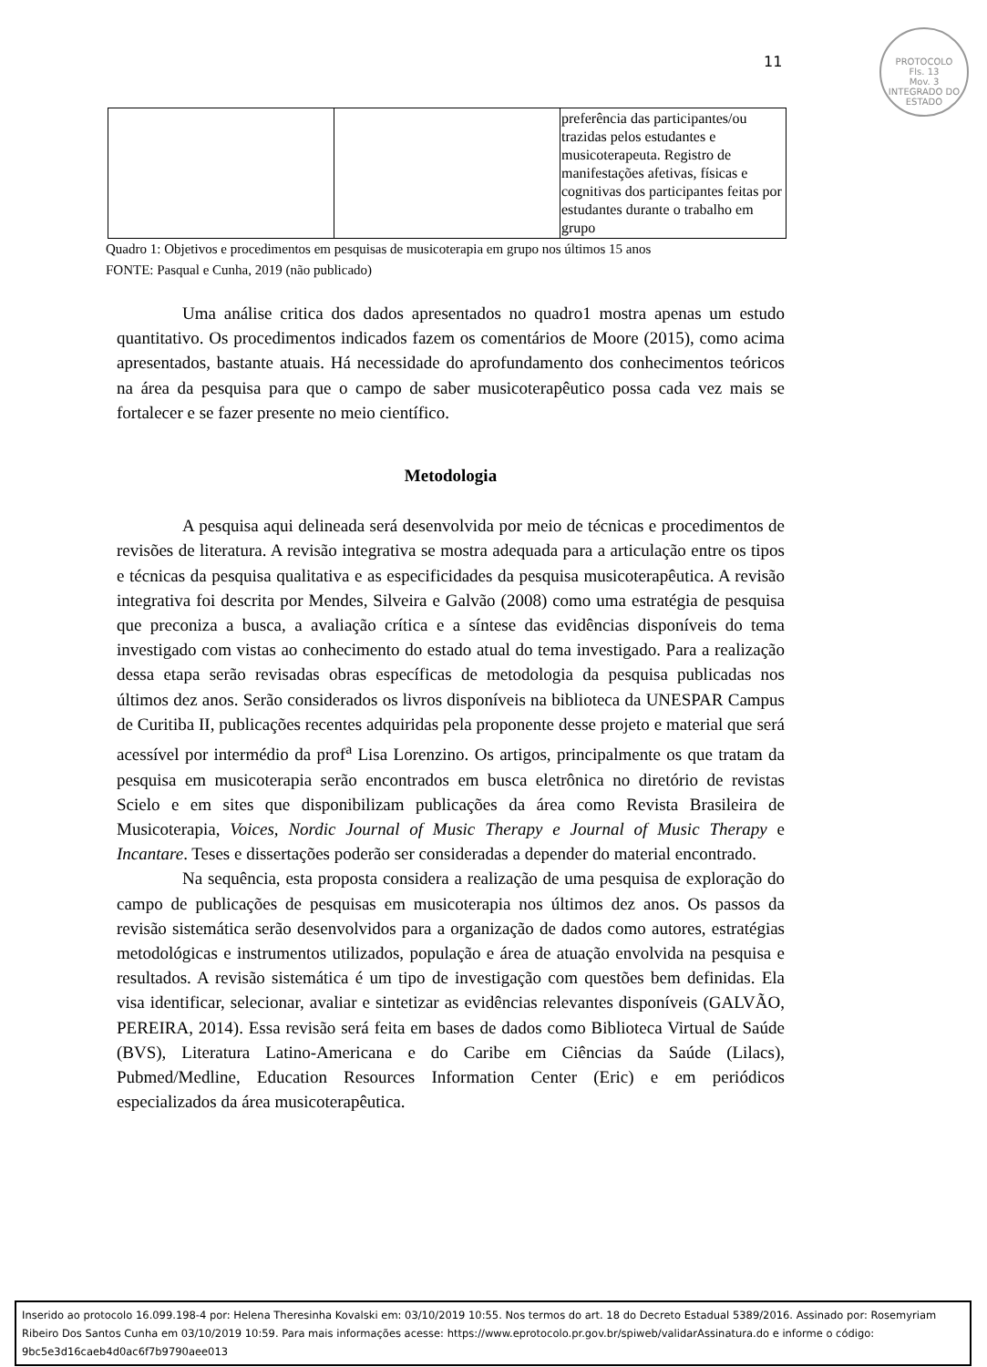PROTOCOLO
Fls. 13
Mov. 3
INTEGRADO DO ESTADO
11
| | | preferência das participantes/ou trazidas pelos estudantes e musicoterapeuta. Registro de manifestações afetivas, físicas e cognitivas dos participantes feitas por estudantes durante o trabalho em grupo |
Quadro 1: Objetivos e procedimentos em pesquisas de musicoterapia em grupo nos últimos 15 anos
FONTE: Pasqual e Cunha, 2019 (não publicado)
Uma análise critica dos dados apresentados no quadro1 mostra apenas um estudo quantitativo. Os procedimentos indicados fazem os comentários de Moore (2015), como acima apresentados, bastante atuais. Há necessidade do aprofundamento dos conhecimentos teóricos na área da pesquisa para que o campo de saber musicoterapêutico possa cada vez mais se fortalecer e se fazer presente no meio científico.
Metodologia
A pesquisa aqui delineada será desenvolvida por meio de técnicas e procedimentos de revisões de literatura. A revisão integrativa se mostra adequada para a articulação entre os tipos e técnicas da pesquisa qualitativa e as especificidades da pesquisa musicoterapêutica. A revisão integrativa foi descrita por Mendes, Silveira e Galvão (2008) como uma estratégia de pesquisa que preconiza a busca, a avaliação crítica e a síntese das evidências disponíveis do tema investigado com vistas ao conhecimento do estado atual do tema investigado. Para a realização dessa etapa serão revisadas obras específicas de metodologia da pesquisa publicadas nos últimos dez anos. Serão considerados os livros disponíveis na biblioteca da UNESPAR Campus de Curitiba II, publicações recentes adquiridas pela proponente desse projeto e material que será acessível por intermédio da prof<sup>a</sup> Lisa Lorenzino. Os artigos, principalmente os que tratam da pesquisa em musicoterapia serão encontrados em busca eletrônica no diretório de revistas Scielo e em sites que disponibilizam publicações da área como Revista Brasileira de Musicoterapia, Voices, Nordic Journal of Music Therapy e Journal of Music Therapy e Incantare. Teses e dissertações poderão ser consideradas a depender do material encontrado.
Na sequência, esta proposta considera a realização de uma pesquisa de exploração do campo de publicações de pesquisas em musicoterapia nos últimos dez anos. Os passos da revisão sistemática serão desenvolvidos para a organização de dados como autores, estratégias metodológicas e instrumentos utilizados, população e área de atuação envolvida na pesquisa e resultados. A revisão sistemática é um tipo de investigação com questões bem definidas. Ela visa identificar, selecionar, avaliar e sintetizar as evidências relevantes disponíveis (GALVÃO, PEREIRA, 2014). Essa revisão será feita em bases de dados como Biblioteca Virtual de Saúde (BVS), Literatura Latino-Americana e do Caribe em Ciências da Saúde (Lilacs), Pubmed/Medline, Education Resources Information Center (Eric) e em periódicos especializados da área musicoterapêutica.
Inserido ao protocolo 16.099.198-4 por: Helena Theresinha Kovalski em: 03/10/2019 10:55. Nos termos do art. 18 do Decreto Estadual 5389/2016. Assinado por: Rosemyriam Ribeiro Dos Santos Cunha em 03/10/2019 10:59. Para mais informações acesse: https://www.eprotocolo.pr.gov.br/spiweb/validarAssinatura.do e informe o código: 9bc5e3d16caeb4d0ac6f7b9790aee013